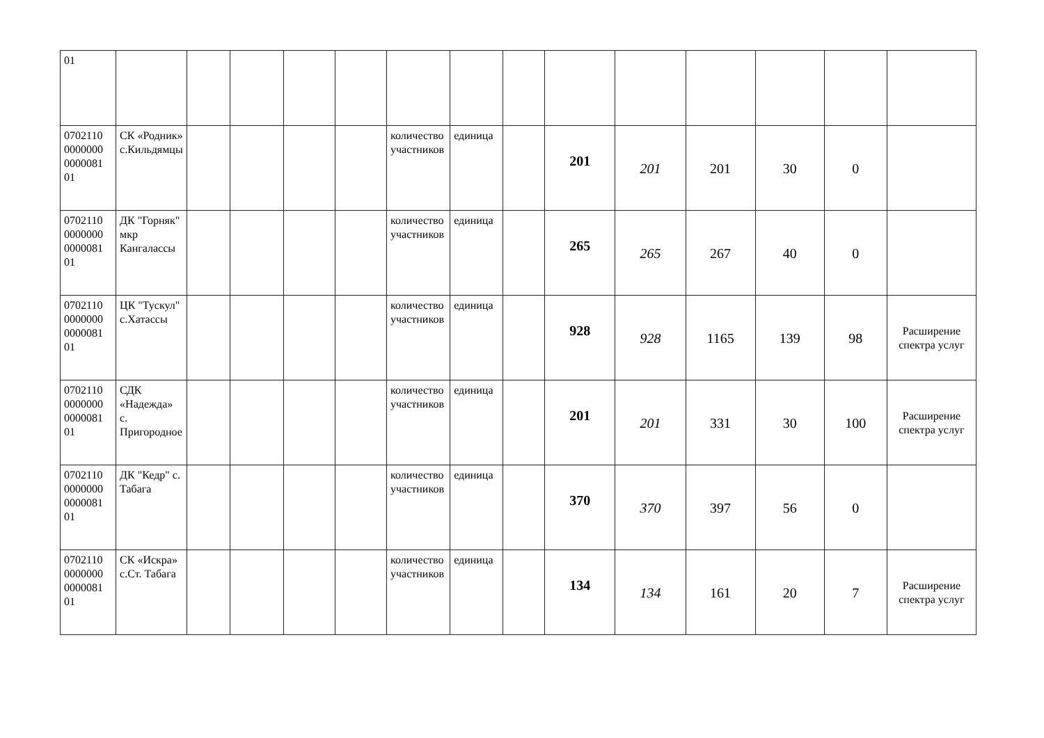| 01 | | | | | | | | | | | | | | |
| 0702110 0000000 0000081 01 | СК «Родник» с.Кильдямцы | | | | | количество участников | единица | | 201 | 201 | 201 | 30 | 0 | |
| 0702110 0000000 0000081 01 | ДК "Горняк" мкр Кангалассы | | | | | количество участников | единица | | 265 | 265 | 267 | 40 | 0 | |
| 0702110 0000000 0000081 01 | ЦК "Тускул" с.Хатассы | | | | | количество участников | единица | | 928 | 928 | 1165 | 139 | 98 | Расширение спектра услуг |
| 0702110 0000000 0000081 01 | СДК «Надежда» с. Пригородное | | | | | количество участников | единица | | 201 | 201 | 331 | 30 | 100 | Расширение спектра услуг |
| 0702110 0000000 0000081 01 | ДК "Кедр" с. Табага | | | | | количество участников | единица | | 370 | 370 | 397 | 56 | 0 | |
| 0702110 0000000 0000081 01 | СК «Искра» с.Ст. Табага | | | | | количество участников | единица | | 134 | 134 | 161 | 20 | 7 | Расширение спектра услуг |